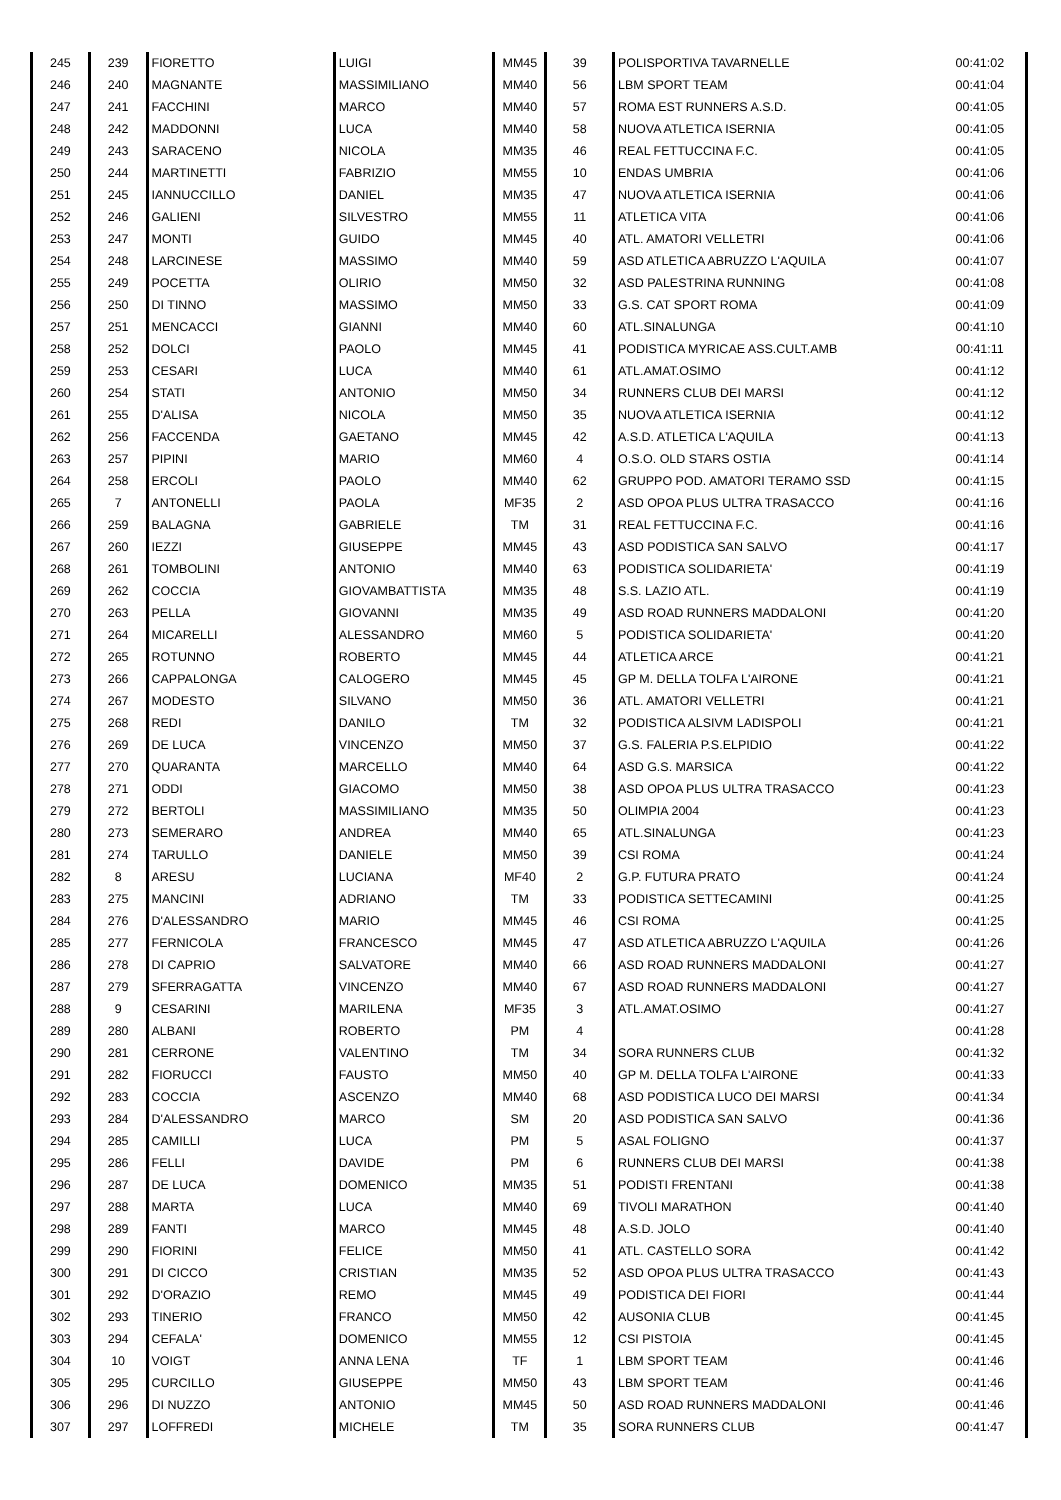| 245 | 239 | FIORETTO | LUIGI | MM45 | 39 | POLISPORTIVA TAVARNELLE | 00:41:02 |
| 246 | 240 | MAGNANTE | MASSIMILIANO | MM40 | 56 | LBM SPORT TEAM | 00:41:04 |
| 247 | 241 | FACCHINI | MARCO | MM40 | 57 | ROMA EST RUNNERS A.S.D. | 00:41:05 |
| 248 | 242 | MADDONNI | LUCA | MM40 | 58 | NUOVA ATLETICA ISERNIA | 00:41:05 |
| 249 | 243 | SARACENO | NICOLA | MM35 | 46 | REAL FETTUCCINA F.C. | 00:41:05 |
| 250 | 244 | MARTINETTI | FABRIZIO | MM55 | 10 | ENDAS UMBRIA | 00:41:06 |
| 251 | 245 | IANNUCCILLO | DANIEL | MM35 | 47 | NUOVA ATLETICA ISERNIA | 00:41:06 |
| 252 | 246 | GALIENI | SILVESTRO | MM55 | 11 | ATLETICA VITA | 00:41:06 |
| 253 | 247 | MONTI | GUIDO | MM45 | 40 | ATL. AMATORI VELLETRI | 00:41:06 |
| 254 | 248 | LARCINESE | MASSIMO | MM40 | 59 | ASD ATLETICA ABRUZZO L'AQUILA | 00:41:07 |
| 255 | 249 | POCETTA | OLIRIO | MM50 | 32 | ASD PALESTRINA RUNNING | 00:41:08 |
| 256 | 250 | DI TINNO | MASSIMO | MM50 | 33 | G.S. CAT SPORT ROMA | 00:41:09 |
| 257 | 251 | MENCACCI | GIANNI | MM40 | 60 | ATL.SINALUNGA | 00:41:10 |
| 258 | 252 | DOLCI | PAOLO | MM45 | 41 | PODISTICA MYRICAE ASS.CULT.AMB | 00:41:11 |
| 259 | 253 | CESARI | LUCA | MM40 | 61 | ATL.AMAT.OSIMO | 00:41:12 |
| 260 | 254 | STATI | ANTONIO | MM50 | 34 | RUNNERS CLUB DEI MARSI | 00:41:12 |
| 261 | 255 | D'ALISA | NICOLA | MM50 | 35 | NUOVA ATLETICA ISERNIA | 00:41:12 |
| 262 | 256 | FACCENDA | GAETANO | MM45 | 42 | A.S.D. ATLETICA L'AQUILA | 00:41:13 |
| 263 | 257 | PIPINI | MARIO | MM60 | 4 | O.S.O. OLD STARS OSTIA | 00:41:14 |
| 264 | 258 | ERCOLI | PAOLO | MM40 | 62 | GRUPPO POD. AMATORI TERAMO SSD | 00:41:15 |
| 265 | 7 | ANTONELLI | PAOLA | MF35 | 2 | ASD OPOA PLUS ULTRA TRASACCO | 00:41:16 |
| 266 | 259 | BALAGNA | GABRIELE | TM | 31 | REAL FETTUCCINA F.C. | 00:41:16 |
| 267 | 260 | IEZZI | GIUSEPPE | MM45 | 43 | ASD PODISTICA SAN SALVO | 00:41:17 |
| 268 | 261 | TOMBOLINI | ANTONIO | MM40 | 63 | PODISTICA SOLIDARIETA' | 00:41:19 |
| 269 | 262 | COCCIA | GIOVAMBATTISTA | MM35 | 48 | S.S. LAZIO ATL. | 00:41:19 |
| 270 | 263 | PELLA | GIOVANNI | MM35 | 49 | ASD ROAD RUNNERS MADDALONI | 00:41:20 |
| 271 | 264 | MICARELLI | ALESSANDRO | MM60 | 5 | PODISTICA SOLIDARIETA' | 00:41:20 |
| 272 | 265 | ROTUNNO | ROBERTO | MM45 | 44 | ATLETICA ARCE | 00:41:21 |
| 273 | 266 | CAPPALONGA | CALOGERO | MM45 | 45 | GP M. DELLA TOLFA L'AIRONE | 00:41:21 |
| 274 | 267 | MODESTO | SILVANO | MM50 | 36 | ATL. AMATORI VELLETRI | 00:41:21 |
| 275 | 268 | REDI | DANILO | TM | 32 | PODISTICA ALSIVM LADISPOLI | 00:41:21 |
| 276 | 269 | DE LUCA | VINCENZO | MM50 | 37 | G.S. FALERIA P.S.ELPIDIO | 00:41:22 |
| 277 | 270 | QUARANTA | MARCELLO | MM40 | 64 | ASD G.S. MARSICA | 00:41:22 |
| 278 | 271 | ODDI | GIACOMO | MM50 | 38 | ASD OPOA PLUS ULTRA TRASACCO | 00:41:23 |
| 279 | 272 | BERTOLI | MASSIMILIANO | MM35 | 50 | OLIMPIA 2004 | 00:41:23 |
| 280 | 273 | SEMERARO | ANDREA | MM40 | 65 | ATL.SINALUNGA | 00:41:23 |
| 281 | 274 | TARULLO | DANIELE | MM50 | 39 | CSI ROMA | 00:41:24 |
| 282 | 8 | ARESU | LUCIANA | MF40 | 2 | G.P. FUTURA PRATO | 00:41:24 |
| 283 | 275 | MANCINI | ADRIANO | TM | 33 | PODISTICA SETTECAMINI | 00:41:25 |
| 284 | 276 | D'ALESSANDRO | MARIO | MM45 | 46 | CSI ROMA | 00:41:25 |
| 285 | 277 | FERNICOLA | FRANCESCO | MM45 | 47 | ASD ATLETICA ABRUZZO L'AQUILA | 00:41:26 |
| 286 | 278 | DI CAPRIO | SALVATORE | MM40 | 66 | ASD ROAD RUNNERS MADDALONI | 00:41:27 |
| 287 | 279 | SFERRAGATTA | VINCENZO | MM40 | 67 | ASD ROAD RUNNERS MADDALONI | 00:41:27 |
| 288 | 9 | CESARINI | MARILENA | MF35 | 3 | ATL.AMAT.OSIMO | 00:41:27 |
| 289 | 280 | ALBANI | ROBERTO | PM | 4 | | 00:41:28 |
| 290 | 281 | CERRONE | VALENTINO | TM | 34 | SORA RUNNERS CLUB | 00:41:32 |
| 291 | 282 | FIORUCCI | FAUSTO | MM50 | 40 | GP M. DELLA TOLFA L'AIRONE | 00:41:33 |
| 292 | 283 | COCCIA | ASCENZO | MM40 | 68 | ASD PODISTICA LUCO DEI MARSI | 00:41:34 |
| 293 | 284 | D'ALESSANDRO | MARCO | SM | 20 | ASD PODISTICA SAN SALVO | 00:41:36 |
| 294 | 285 | CAMILLI | LUCA | PM | 5 | ASAL FOLIGNO | 00:41:37 |
| 295 | 286 | FELLI | DAVIDE | PM | 6 | RUNNERS CLUB DEI MARSI | 00:41:38 |
| 296 | 287 | DE LUCA | DOMENICO | MM35 | 51 | PODISTI FRENTANI | 00:41:38 |
| 297 | 288 | MARTA | LUCA | MM40 | 69 | TIVOLI MARATHON | 00:41:40 |
| 298 | 289 | FANTI | MARCO | MM45 | 48 | A.S.D. JOLO | 00:41:40 |
| 299 | 290 | FIORINI | FELICE | MM50 | 41 | ATL. CASTELLO SORA | 00:41:42 |
| 300 | 291 | DI CICCO | CRISTIAN | MM35 | 52 | ASD OPOA PLUS ULTRA TRASACCO | 00:41:43 |
| 301 | 292 | D'ORAZIO | REMO | MM45 | 49 | PODISTICA DEI FIORI | 00:41:44 |
| 302 | 293 | TINERIO | FRANCO | MM50 | 42 | AUSONIA CLUB | 00:41:45 |
| 303 | 294 | CEFALA' | DOMENICO | MM55 | 12 | CSI PISTOIA | 00:41:45 |
| 304 | 10 | VOIGT | ANNA LENA | TF | 1 | LBM SPORT TEAM | 00:41:46 |
| 305 | 295 | CURCILLO | GIUSEPPE | MM50 | 43 | LBM SPORT TEAM | 00:41:46 |
| 306 | 296 | DI NUZZO | ANTONIO | MM45 | 50 | ASD ROAD RUNNERS MADDALONI | 00:41:46 |
| 307 | 297 | LOFFREDI | MICHELE | TM | 35 | SORA RUNNERS CLUB | 00:41:47 |